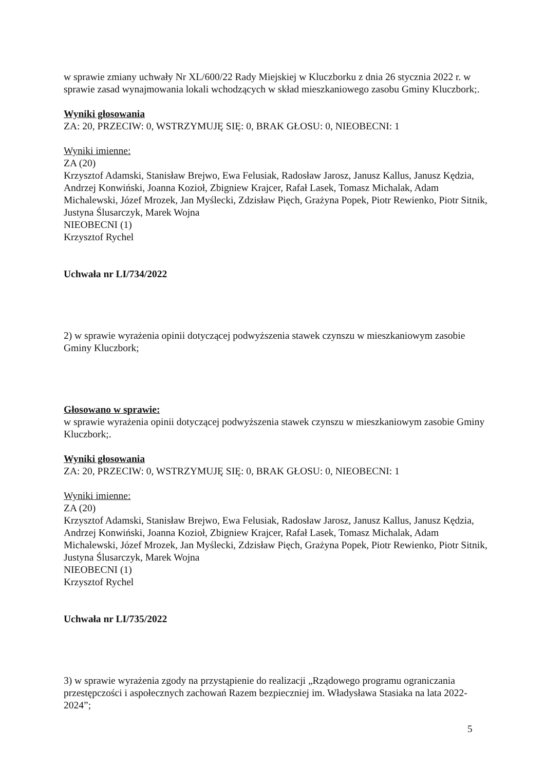w sprawie zmiany uchwały Nr XL/600/22 Rady Miejskiej w Kluczborku z dnia 26 stycznia 2022 r. w sprawie zasad wynajmowania lokali wchodzących w skład mieszkaniowego zasobu Gminy Kluczbork;.
Wyniki głosowania
ZA: 20, PRZECIW: 0, WSTRZYMUJĘ SIĘ: 0, BRAK GŁOSU: 0, NIEOBECNI: 1
Wyniki imienne:
ZA (20)
Krzysztof Adamski, Stanisław Brejwo, Ewa Felusiak, Radosław Jarosz, Janusz Kallus, Janusz Kędzia, Andrzej Konwiński, Joanna Kozioł, Zbigniew Krajcer, Rafał Lasek, Tomasz Michalak, Adam Michalewski, Józef Mrozek, Jan Myślecki, Zdzisław Pięch, Grażyna Popek, Piotr Rewienko, Piotr Sitnik, Justyna Ślusarczyk, Marek Wojna
NIEOBECNI (1)
Krzysztof Rychel
Uchwała nr LI/734/2022
2) w sprawie wyrażenia opinii dotyczącej podwyższenia stawek czynszu w mieszkaniowym zasobie Gminy Kluczbork;
Głosowano w sprawie:
w sprawie wyrażenia opinii dotyczącej podwyższenia stawek czynszu w mieszkaniowym zasobie Gminy Kluczbork;.
Wyniki głosowania
ZA: 20, PRZECIW: 0, WSTRZYMUJĘ SIĘ: 0, BRAK GŁOSU: 0, NIEOBECNI: 1
Wyniki imienne:
ZA (20)
Krzysztof Adamski, Stanisław Brejwo, Ewa Felusiak, Radosław Jarosz, Janusz Kallus, Janusz Kędzia, Andrzej Konwiński, Joanna Kozioł, Zbigniew Krajcer, Rafał Lasek, Tomasz Michalak, Adam Michalewski, Józef Mrozek, Jan Myślecki, Zdzisław Pięch, Grażyna Popek, Piotr Rewienko, Piotr Sitnik, Justyna Ślusarczyk, Marek Wojna
NIEOBECNI (1)
Krzysztof Rychel
Uchwała nr LI/735/2022
3) w sprawie wyrażenia zgody na przystąpienie do realizacji „Rządowego programu ograniczania przestępczości i aspołecznych zachowań Razem bezpieczniej im. Władysława Stasiaka na lata 2022-2024”;
5